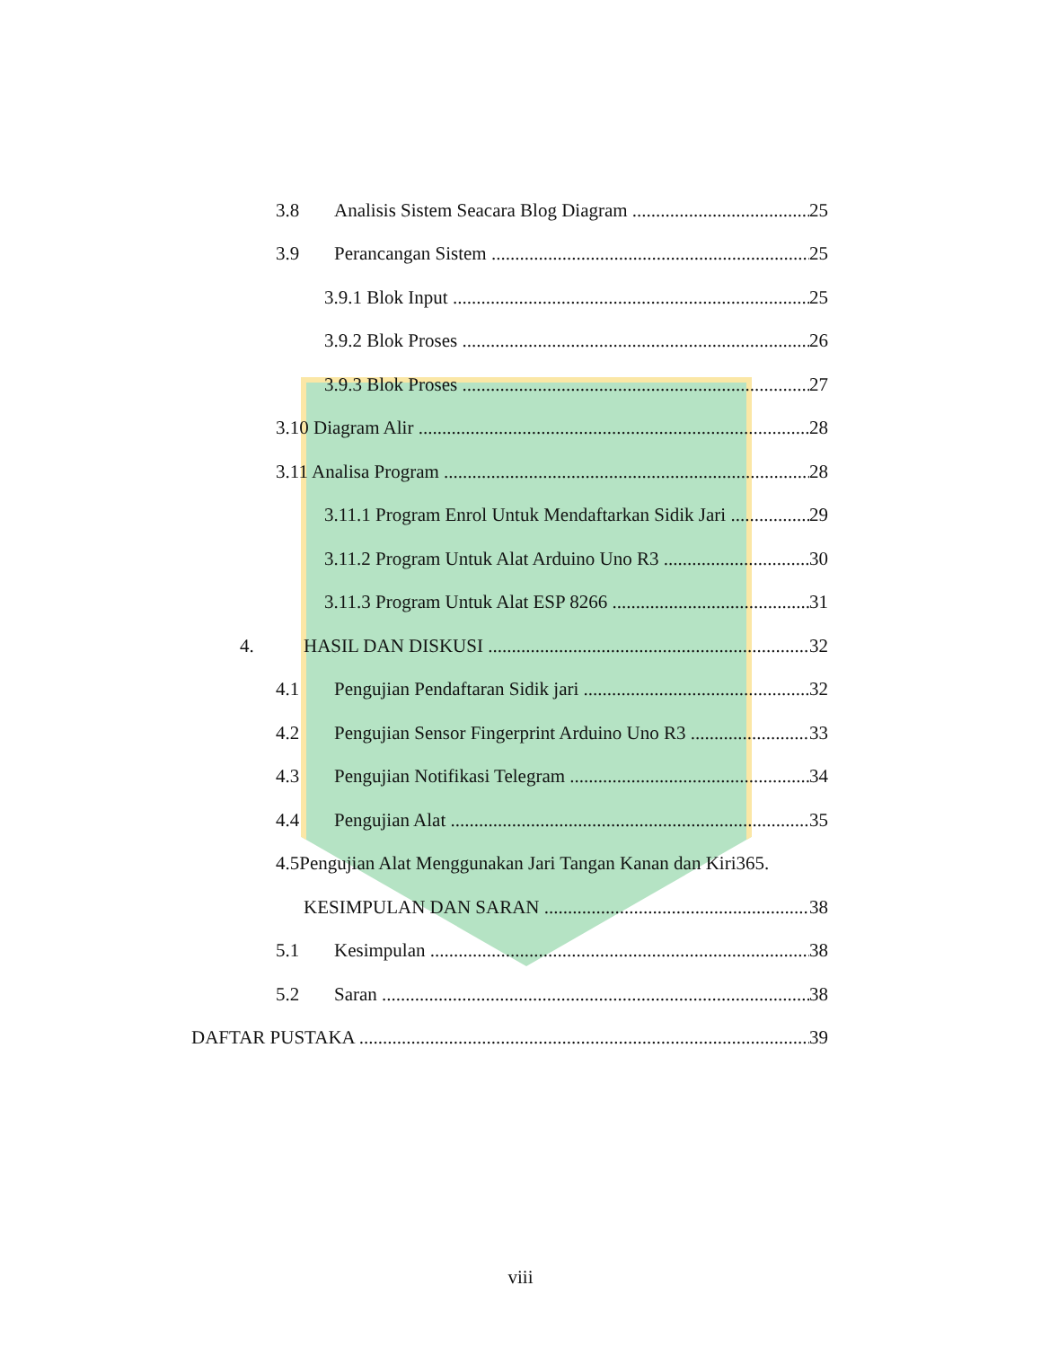3.8 Analisis Sistem Seacara Blog Diagram 25
3.9 Perancangan Sistem 25
3.9.1 Blok Input 25
3.9.2 Blok Proses 26
3.9.3 Blok Proses 27
3.10 Diagram Alir 28
3.11 Analisa Program 28
3.11.1 Program Enrol Untuk Mendaftarkan Sidik Jari 29
3.11.2 Program Untuk Alat Arduino Uno R3 30
3.11.3 Program Untuk Alat ESP 8266 31
4. HASIL DAN DISKUSI 32
4.1 Pengujian Pendaftaran Sidik jari 32
4.2 Pengujian Sensor Fingerprint Arduino Uno R3 33
4.3 Pengujian Notifikasi Telegram 34
4.4 Pengujian Alat 35
4.5Pengujian Alat Menggunakan Jari Tangan Kanan dan Kiri365.
KESIMPULAN DAN SARAN 38
5.1 Kesimpulan 38
5.2 Saran 38
DAFTAR PUSTAKA 39
viii